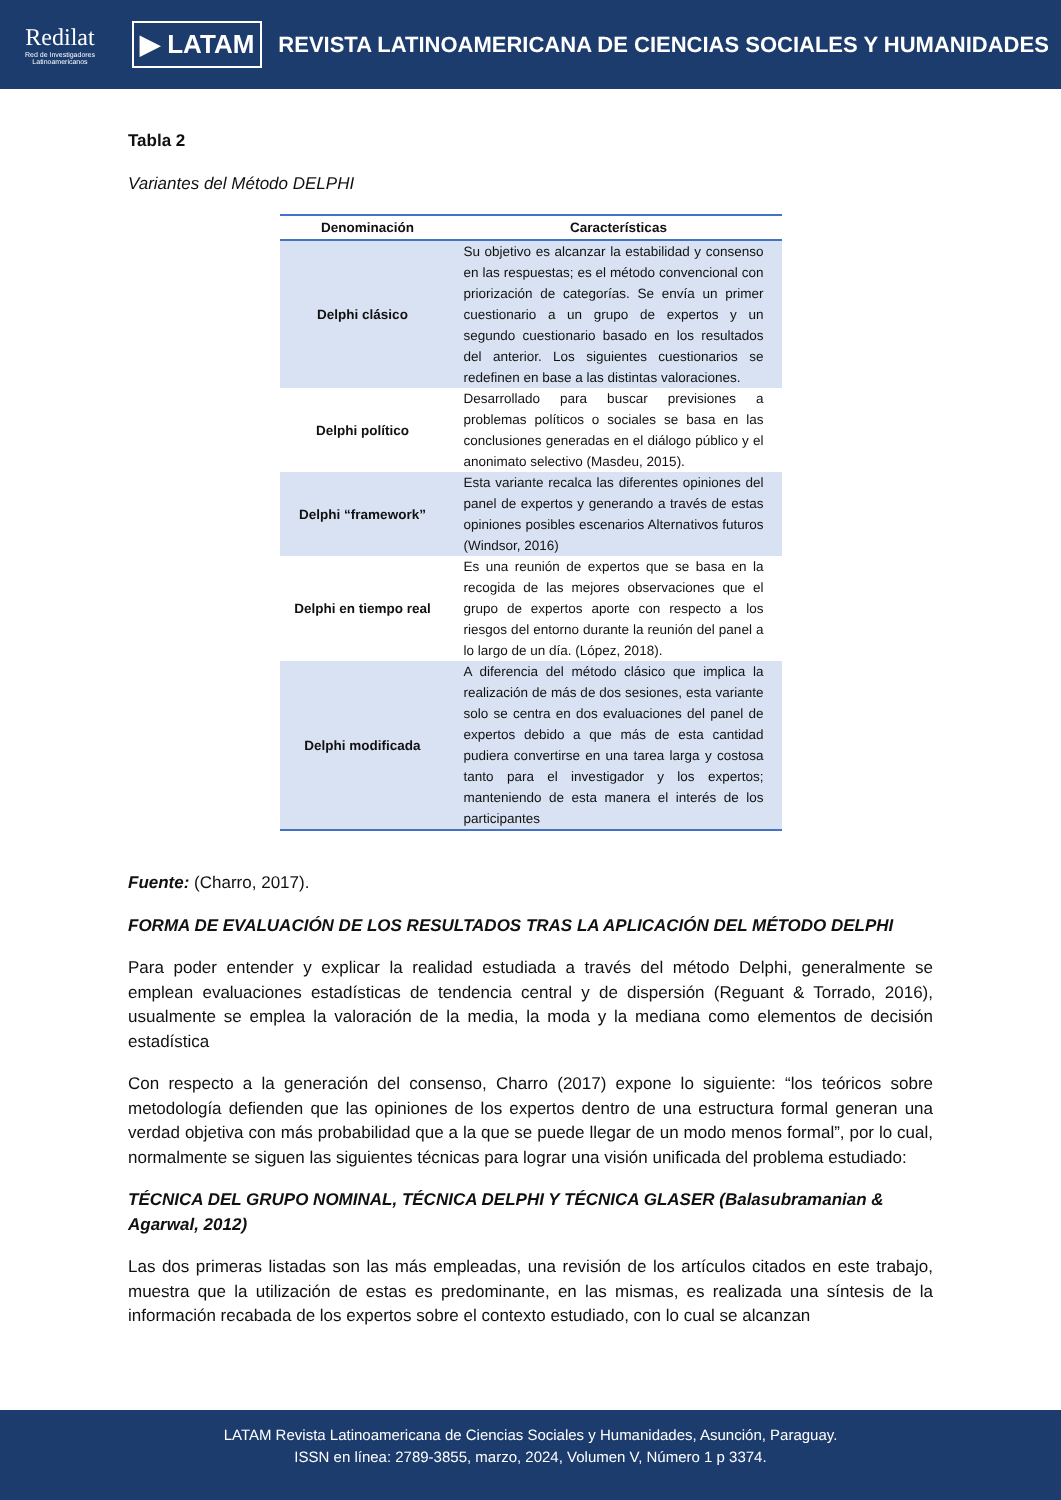Redilat
Red de Investigadores Latinoamericanos
▶ LATAM
REVISTA LATINOAMERICANA DE CIENCIAS SOCIALES Y HUMANIDADES
Tabla 2
Variantes del Método DELPHI
| Denominación | Características |
| --- | --- |
| Delphi clásico | Su objetivo es alcanzar la estabilidad y consenso en las respuestas; es el método convencional con priorización de categorías. Se envía un primer cuestionario a un grupo de expertos y un segundo cuestionario basado en los resultados del anterior. Los siguientes cuestionarios se redefinen en base a las distintas valoraciones. |
| Delphi político | Desarrollado para buscar previsiones a problemas políticos o sociales se basa en las conclusiones generadas en el diálogo público y el anonimato selectivo (Masdeu, 2015). |
| Delphi “framework” | Esta variante recalca las diferentes opiniones del panel de expertos y generando a través de estas opiniones posibles escenarios Alternativos futuros (Windsor, 2016) |
| Delphi en tiempo real | Es una reunión de expertos que se basa en la recogida de las mejores observaciones que el grupo de expertos aporte con respecto a los riesgos del entorno durante la reunión del panel a lo largo de un día. (López, 2018). |
| Delphi modificada | A diferencia del método clásico que implica la realización de más de dos sesiones, esta variante solo se centra en dos evaluaciones del panel de expertos debido a que más de esta cantidad pudiera convertirse en una tarea larga y costosa tanto para el investigador y los expertos; manteniendo de esta manera el interés de los participantes |
Fuente: (Charro, 2017).
FORMA DE EVALUACIÓN DE LOS RESULTADOS TRAS LA APLICACIÓN DEL MÉTODO DELPHI
Para poder entender y explicar la realidad estudiada a través del método Delphi, generalmente se emplean evaluaciones estadísticas de tendencia central y de dispersión (Reguant & Torrado, 2016), usualmente se emplea la valoración de la media, la moda y la mediana como elementos de decisión estadística
Con respecto a la generación del consenso, Charro (2017) expone lo siguiente: “los teóricos sobre metodología defienden que las opiniones de los expertos dentro de una estructura formal generan una verdad objetiva con más probabilidad que a la que se puede llegar de un modo menos formal”, por lo cual, normalmente se siguen las siguientes técnicas para lograr una visión unificada del problema estudiado:
TÉCNICA DEL GRUPO NOMINAL, TÉCNICA DELPHI Y TÉCNICA GLASER (Balasubramanian & Agarwal, 2012)
Las dos primeras listadas son las más empleadas, una revisión de los artículos citados en este trabajo, muestra que la utilización de estas es predominante, en las mismas, es realizada una síntesis de la información recabada de los expertos sobre el contexto estudiado, con lo cual se alcanzan
LATAM Revista Latinoamericana de Ciencias Sociales y Humanidades, Asunción, Paraguay.
ISSN en línea: 2789-3855, marzo, 2024, Volumen V, Número 1 p 3374.